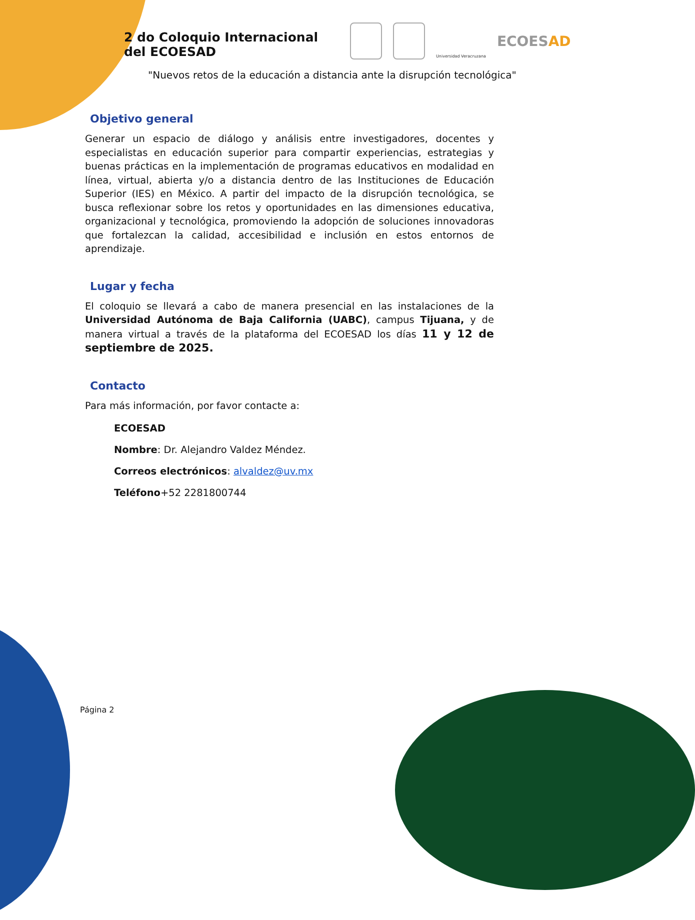2 do Coloquio Internacional
del ECOESAD
Universidad Veracruzana
ECOESAD
"Nuevos retos de la educación a distancia ante la disrupción tecnológica"
Objetivo general
Generar un espacio de diálogo y análisis entre investigadores, docentes y especialistas en educación superior para compartir experiencias, estrategias y buenas prácticas en la implementación de programas educativos en modalidad en línea, virtual, abierta y/o a distancia dentro de las Instituciones de Educación Superior (IES) en México. A partir del impacto de la disrupción tecnológica, se busca reflexionar sobre los retos y oportunidades en las dimensiones educativa, organizacional y tecnológica, promoviendo la adopción de soluciones innovadoras que fortalezcan la calidad, accesibilidad e inclusión en estos entornos de aprendizaje.
Lugar y fecha
El coloquio se llevará a cabo de manera presencial en las instalaciones de la Universidad Autónoma de Baja California (UABC), campus Tijuana, y de manera virtual a través de la plataforma del ECOESAD los días 11 y 12 de septiembre de 2025.
Contacto
Para más información, por favor contacte a:
ECOESAD
Nombre: Dr. Alejandro Valdez Méndez.
Correos electrónicos: alvaldez@uv.mx
Teléfono+52 2281800744
Página 2